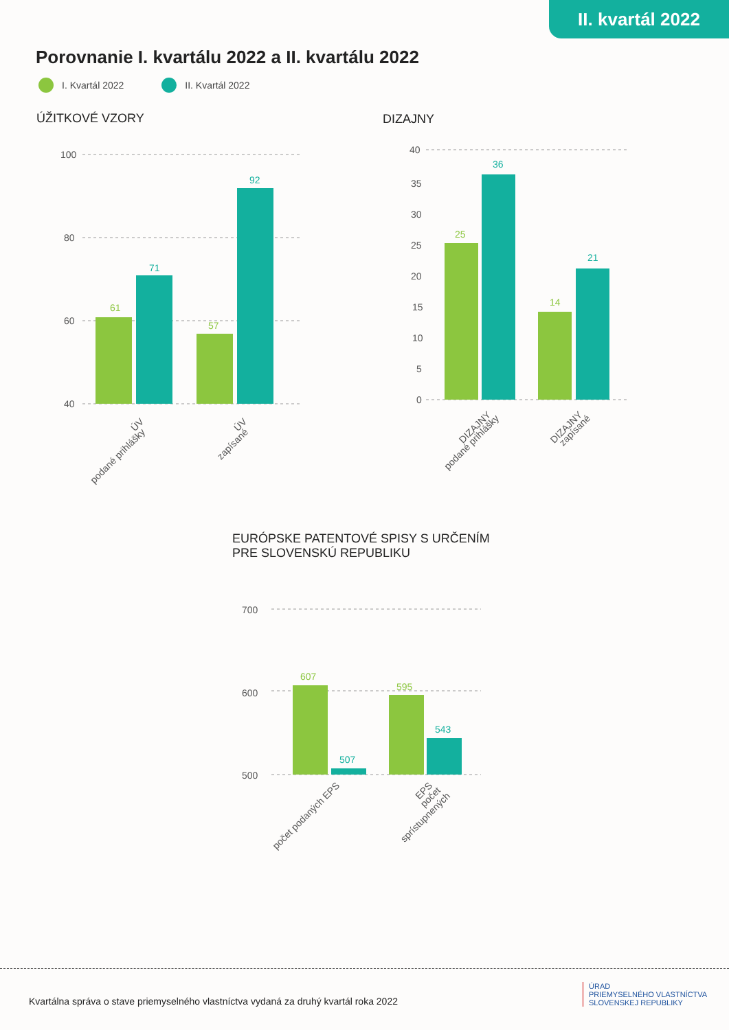II. kvartál 2022
Porovnanie I. kvartálu 2022 a II. kvartálu 2022
I. Kvartál 2022 II. Kvartál 2022
ÚŽITKOVÉ VZORY DIZAJNY
100
80
60
40
61
71
57
92
ÚV
podané prihlášky
ÚV
zapísané
40
35
30
25
20
15
10
5
0
25
36
14
21
DIZAJNY
podané prihlášky
DIZAJNY
zapísané
EURÓPSKE PATENTOVÉ SPISY S URČENÍM
PRE SLOVENSKÚ REPUBLIKU
700
600
500
607
507
595
543
počet podaných EPS
EPS
počet
sprístupnených
Kvartálna správa o stave priemyselného vlastníctva vydaná za druhý kvartál roka 2022
ÚRAD
PRIEMYSELNÉHO VLASTNÍCTVA
SLOVENSKEJ REPUBLIKY